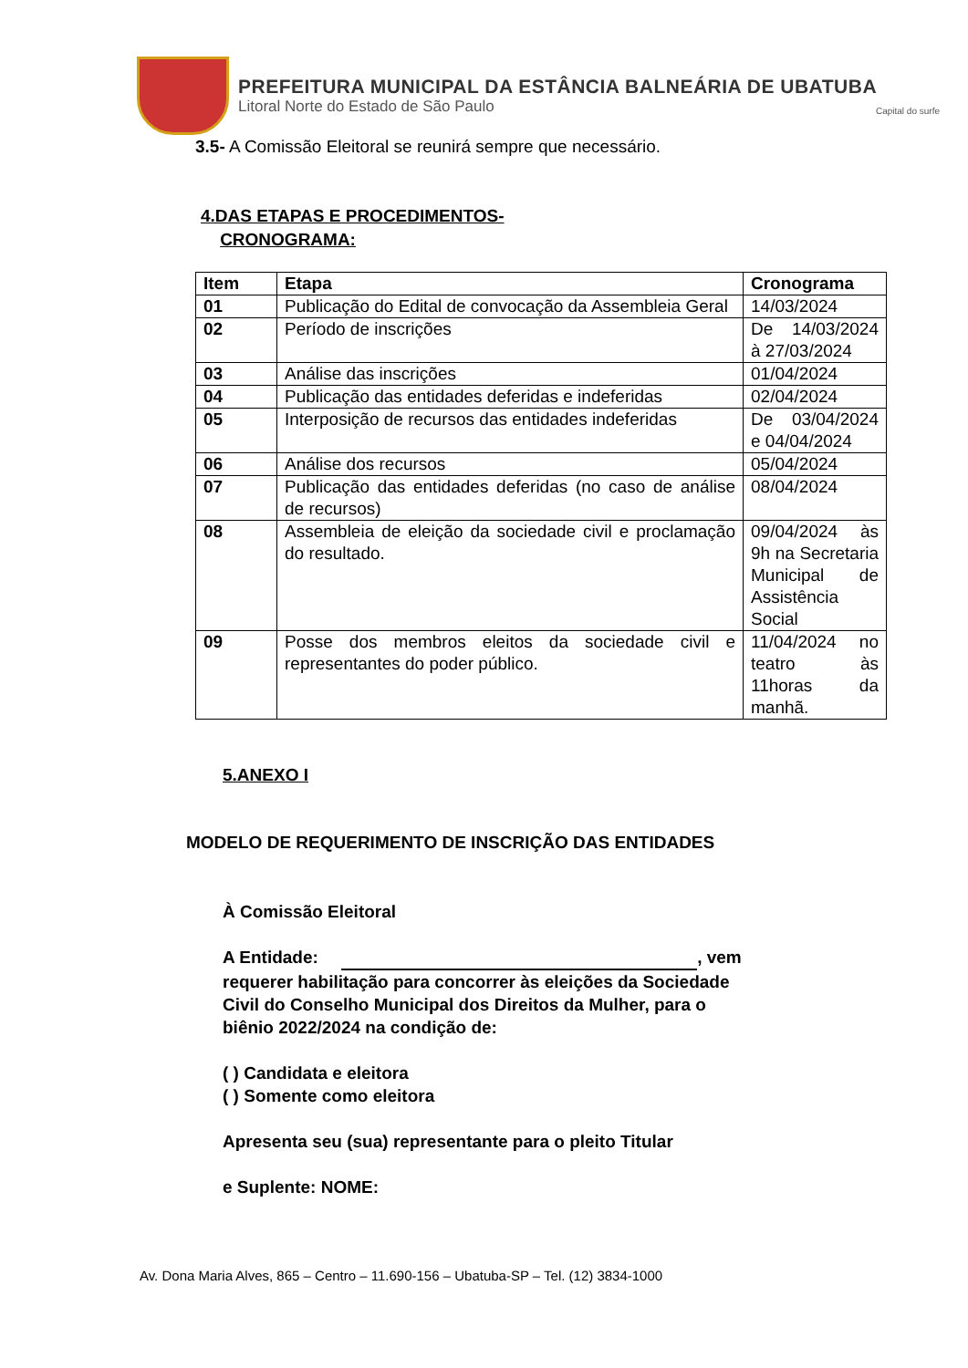PREFEITURA MUNICIPAL DA ESTÂNCIA BALNEÁRIA DE UBATUBA
Litoral Norte do Estado de São Paulo Capital do surfe
3.5- A Comissão Eleitoral se reunirá sempre que necessário.
4.DAS ETAPAS E PROCEDIMENTOS-
CRONOGRAMA:
| Item | Etapa | Cronograma |
| --- | --- | --- |
| 01 | Publicação do Edital de convocação da Assembleia Geral | 14/03/2024 |
| 02 | Período de inscrições | De 14/03/2024 à 27/03/2024 |
| 03 | Análise das inscrições | 01/04/2024 |
| 04 | Publicação das entidades deferidas e indeferidas | 02/04/2024 |
| 05 | Interposição de recursos das entidades indeferidas | De 03/04/2024 e 04/04/2024 |
| 06 | Análise dos recursos | 05/04/2024 |
| 07 | Publicação das entidades deferidas (no caso de análise de recursos) | 08/04/2024 |
| 08 | Assembleia de eleição da sociedade civil e proclamação do resultado. | 09/04/2024 às 9h na Secretaria Municipal de Assistência Social |
| 09 | Posse dos membros eleitos da sociedade civil e representantes do poder público. | 11/04/2024 no teatro às 11horas da manhã. |
5.ANEXO I
MODELO DE REQUERIMENTO DE INSCRIÇÃO DAS ENTIDADES
À Comissão Eleitoral
A Entidade: , vem requerer habilitação para concorrer às eleições da Sociedade Civil do Conselho Municipal dos Direitos da Mulher, para o biênio 2022/2024 na condição de:
( ) Candidata e eleitora
( ) Somente como eleitora
Apresenta seu (sua) representante para o pleito Titular
e Suplente: NOME:
Av. Dona Maria Alves, 865 – Centro – 11.690-156 – Ubatuba-SP – Tel. (12) 3834-1000